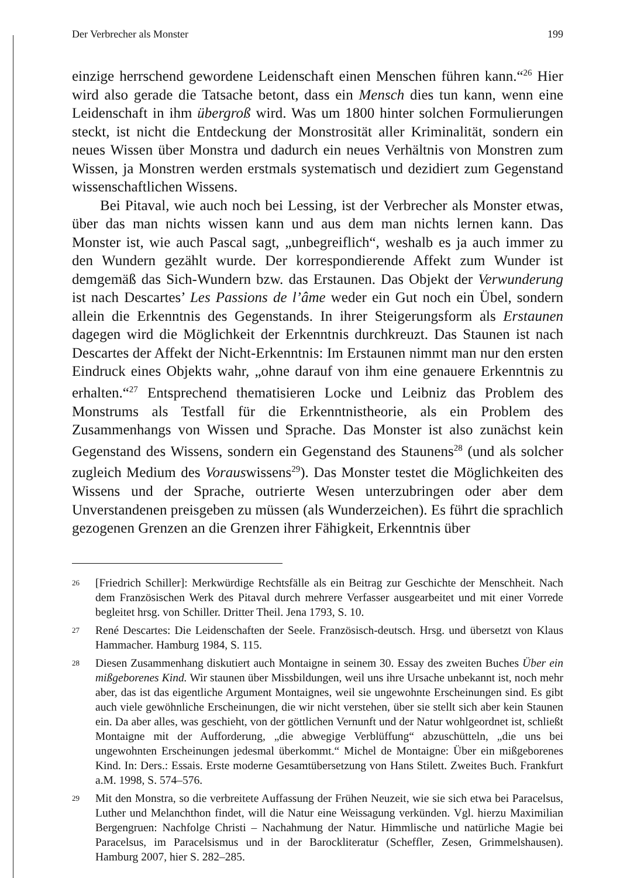Der Verbrecher als Monster 199
einzige herrschend gewordene Leidenschaft einen Menschen führen kann.“<sup>26</sup> Hier wird also gerade die Tatsache betont, dass ein Mensch dies tun kann, wenn eine Leidenschaft in ihm übergroß wird. Was um 1800 hinter solchen Formulierungen steckt, ist nicht die Entdeckung der Monstrosität aller Kriminalität, sondern ein neues Wissen über Monstra und dadurch ein neues Verhältnis von Monstren zum Wissen, ja Monstren werden erstmals systematisch und dezidiert zum Gegenstand wissenschaftlichen Wissens.
Bei Pitaval, wie auch noch bei Lessing, ist der Verbrecher als Monster etwas, über das man nichts wissen kann und aus dem man nichts lernen kann. Das Monster ist, wie auch Pascal sagt, „unbegreiflich“, weshalb es ja auch immer zu den Wundern gezählt wurde. Der korrespondierende Affekt zum Wunder ist demgemäß das Sich-Wundern bzw. das Erstaunen. Das Objekt der Verwunderung ist nach Descartes’ Les Passions de l’âme weder ein Gut noch ein Übel, sondern allein die Erkenntnis des Gegenstands. In ihrer Steigerungsform als Erstaunen dagegen wird die Möglichkeit der Erkenntnis durchkreuzt. Das Staunen ist nach Descartes der Affekt der Nicht-Erkenntnis: Im Erstaunen nimmt man nur den ersten Eindruck eines Objekts wahr, „ohne darauf von ihm eine genauere Erkenntnis zu erhalten.“<sup>27</sup> Entsprechend thematisieren Locke und Leibniz das Problem des Monstrums als Testfall für die Erkenntnistheorie, als ein Problem des Zusammenhangs von Wissen und Sprache. Das Monster ist also zunächst kein Gegenstand des Wissens, sondern ein Gegenstand des Staunens<sup>28</sup> (und als solcher zugleich Medium des Vorauswissens<sup>29</sup>). Das Monster testet die Möglichkeiten des Wissens und der Sprache, outrierte Wesen unterzubringen oder aber dem Unverstandenen preisgeben zu müssen (als Wunderzeichen). Es führt die sprachlich gezogenen Grenzen an die Grenzen ihrer Fähigkeit, Erkenntnis über
26 [Friedrich Schiller]: Merkwürdige Rechtsfälle als ein Beitrag zur Geschichte der Menschheit. Nach dem Französischen Werk des Pitaval durch mehrere Verfasser ausgearbeitet und mit einer Vorrede begleitet hrsg. von Schiller. Dritter Theil. Jena 1793, S. 10.
27 René Descartes: Die Leidenschaften der Seele. Französisch-deutsch. Hrsg. und übersetzt von Klaus Hammacher. Hamburg 1984, S. 115.
28 Diesen Zusammenhang diskutiert auch Montaigne in seinem 30. Essay des zweiten Buches Über ein mißgeborenes Kind. Wir staunen über Missbildungen, weil uns ihre Ursache unbekannt ist, noch mehr aber, das ist das eigentliche Argument Montaignes, weil sie ungewohnte Erscheinungen sind. Es gibt auch viele gewöhnliche Erscheinungen, die wir nicht verstehen, über sie stellt sich aber kein Staunen ein. Da aber alles, was geschieht, von der göttlichen Vernunft und der Natur wohlgeordnet ist, schließt Montaigne mit der Aufforderung, „die abwegige Verblüffung“ abzuschütteln, „die uns bei ungewohnten Erscheinungen jedesmal überkommt.“ Michel de Montaigne: Über ein mißgeborenes Kind. In: Ders.: Essais. Erste moderne Gesamtübersetzung von Hans Stilett. Zweites Buch. Frankfurt a.M. 1998, S. 574–576.
29 Mit den Monstra, so die verbreitete Auffassung der Frühen Neuzeit, wie sie sich etwa bei Paracelsus, Luther und Melanchthon findet, will die Natur eine Weissagung verkünden. Vgl. hierzu Maximilian Bergengruen: Nachfolge Christi – Nachahmung der Natur. Himmlische und natürliche Magie bei Paracelsus, im Paracelsismus und in der Barockliteratur (Scheffler, Zesen, Grimmelshausen). Hamburg 2007, hier S. 282–285.